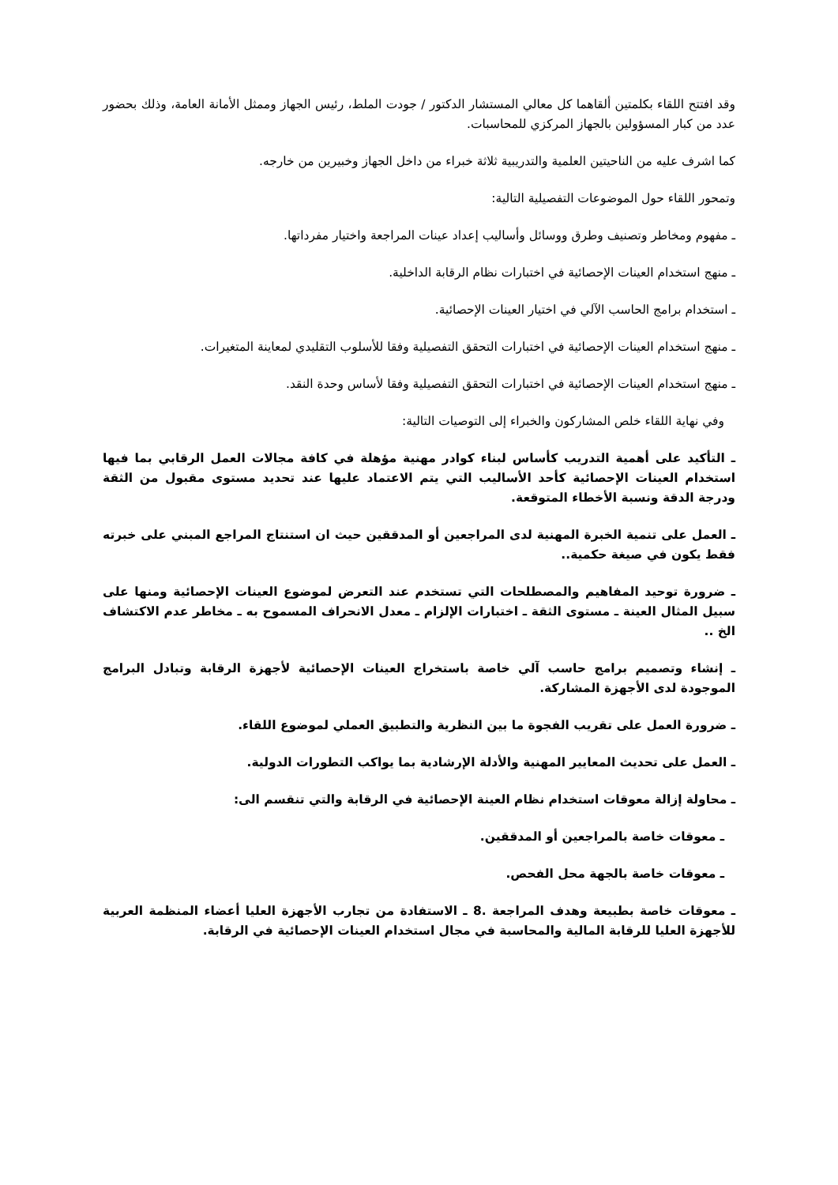وقد افتتح اللقاء بكلمتين ألقاهما كل معالي المستشار الدكتور / جودت الملط، رئيس الجهاز وممثل الأمانة العامة، وذلك بحضور عدد من كبار المسؤولين بالجهاز المركزي للمحاسبات.
كما اشرف عليه من الناحيتين العلمية والتدريبية ثلاثة خبراء من داخل الجهاز وخبيرين من خارجه.
وتمحور اللقاء حول الموضوعات التفصيلية التالية:
ـ مفهوم ومخاطر وتصنيف وطرق ووسائل وأساليب إعداد عينات المراجعة واختيار مفرداتها.
ـ منهج استخدام العينات الإحصائية في اختبارات نظام الرقابة الداخلية.
ـ استخدام برامج الحاسب الآلي في اختيار العينات الإحصائية.
ـ منهج استخدام العينات الإحصائية في اختبارات التحقق التفصيلية وفقا للأسلوب التقليدي لمعاينة المتغيرات.
ـ منهج استخدام العينات الإحصائية في اختبارات التحقق التفصيلية وفقا لأساس وحدة النقد.
وفي نهاية اللقاء خلص المشاركون والخبراء إلى التوصيات التالية:
ـ التأكيد على أهمية التدريب كأساس لبناء كوادر مهنية مؤهلة في كافة مجالات العمل الرقابي بما فيها استخدام العينات الإحصائية كأحد الأساليب التي يتم الاعتماد عليها عند تحديد مستوى مقبول من الثقة ودرجة الدقة ونسبة الأخطاء المتوقعة.
ـ العمل على تنمية الخبرة المهنية لدى المراجعين أو المدققين حيث ان استنتاج المراجع المبني على خبرته فقط يكون في صيغة حكمية..
ـ ضرورة توحيد المفاهيم والمصطلحات التي تستخدم عند التعرض لموضوع العينات الإحصائية ومنها على سبيل المثال العينة ـ مستوى الثقة ـ اختبارات الإلزام ـ معدل الانحراف المسموح به ـ مخاطر عدم الاكتشاف الخ ..
ـ إنشاء وتصميم برامج حاسب آلي خاصة باستخراج العينات الإحصائية لأجهزة الرقابة وتبادل البرامج الموجودة لدى الأجهزة المشاركة.
ـ ضرورة العمل على تقريب الفجوة ما بين النظرية والتطبيق العملي لموضوع اللقاء.
ـ العمل على تحديث المعايير المهنية والأدلة الإرشادية بما يواكب التطورات الدولية.
ـ محاولة إزالة معوقات استخدام نظام العينة الإحصائية في الرقابة والتي تنقسم الى:
ـ معوقات خاصة بالمراجعين أو المدققين.
ـ معوقات خاصة بالجهة محل الفحص.
ـ معوقات خاصة بطبيعة وهدف المراجعة .8 ـ الاستفادة من تجارب الأجهزة العليا أعضاء المنظمة العربية للأجهزة العليا للرقابة المالية والمحاسبة في مجال استخدام العينات الإحصائية في الرقابة.